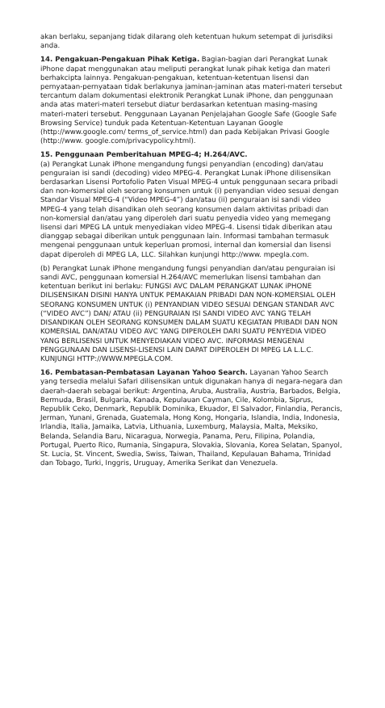akan berlaku, sepanjang tidak dilarang oleh ketentuan hukum setempat di jurisdiksi anda.
14. Pengakuan-Pengakuan Pihak Ketiga. Bagian-bagian dari Perangkat Lunak iPhone dapat menggunakan atau meliputi perangkat lunak pihak ketiga dan materi berhakcipta lainnya. Pengakuan-pengakuan, ketentuan-ketentuan lisensi dan pernyataan-pernyataan tidak berlakunya jaminan-jaminan atas materi-materi tersebut tercantum dalam dokumentasi elektronik Perangkat Lunak iPhone, dan penggunaan anda atas materi-materi tersebut diatur berdasarkan ketentuan masing-masing materi-materi tersebut. Penggunaan Layanan Penjelajahan Google Safe (Google Safe Browsing Service) tunduk pada Ketentuan-Ketentuan Layanan Google (http://www.google.com/ terms_of_service.html) dan pada Kebijakan Privasi Google (http://www. google.com/privacypolicy.html).
15. Penggunaan Pemberitahuan MPEG-4; H.264/AVC.
(a) Perangkat Lunak iPhone mengandung fungsi penyandian (encoding) dan/atau penguraian isi sandi (decoding) video MPEG-4. Perangkat Lunak iPhone dilisensikan berdasarkan Lisensi Portofolio Paten Visual MPEG-4 untuk penggunaan secara pribadi dan non-komersial oleh seorang konsumen untuk (i) penyandian video sesuai dengan Standar Visual MPEG-4 (“Video MPEG-4”) dan/atau (ii) penguraian isi sandi video MPEG-4 yang telah disandikan oleh seorang konsumen dalam aktivitas pribadi dan non-komersial dan/atau yang diperoleh dari suatu penyedia video yang memegang lisensi dari MPEG LA untuk menyediakan video MPEG-4. Lisensi tidak diberikan atau dianggap sebagai diberikan untuk penggunaan lain. Informasi tambahan termasuk mengenai penggunaan untuk keperluan promosi, internal dan komersial dan lisensi dapat diperoleh di MPEG LA, LLC. Silahkan kunjungi http://www. mpegla.com.
(b) Perangkat Lunak iPhone mengandung fungsi penyandian dan/atau penguraian isi sandi AVC, penggunaan komersial H.264/AVC memerlukan lisensi tambahan dan ketentuan berikut ini berlaku: FUNGSI AVC DALAM PERANGKAT LUNAK iPHONE DILISENSIKAN DISINI HANYA UNTUK PEMAKAIAN PRIBADI DAN NON-KOMERSIAL OLEH SEORANG KONSUMEN UNTUK (i) PENYANDIAN VIDEO SESUAI DENGAN STANDAR AVC (“VIDEO AVC”) DAN/ ATAU (ii) PENGURAIAN ISI SANDI VIDEO AVC YANG TELAH DISANDIKAN OLEH SEORANG KONSUMEN DALAM SUATU KEGIATAN PRIBADI DAN NON KOMERSIAL DAN/ATAU VIDEO AVC YANG DIPEROLEH DARI SUATU PENYEDIA VIDEO YANG BERLISENSI UNTUK MENYEDIAKAN VIDEO AVC. INFORMASI MENGENAI PENGGUNAAN DAN LISENSI-LISENSI LAIN DAPAT DIPEROLEH DI MPEG LA L.L.C. KUNJUNGI HTTP://WWW.MPEGLA.COM.
16. Pembatasan-Pembatasan Layanan Yahoo Search. Layanan Yahoo Search yang tersedia melalui Safari dilisensikan untuk digunakan hanya di negara-negara dan daerah-daerah sebagai berikut: Argentina, Aruba, Australia, Austria, Barbados, Belgia, Bermuda, Brasil, Bulgaria, Kanada, Kepulauan Cayman, Cile, Kolombia, Siprus, Republik Ceko, Denmark, Republik Dominika, Ekuador, El Salvador, Finlandia, Perancis, Jerman, Yunani, Grenada, Guatemala, Hong Kong, Hongaria, Islandia, India, Indonesia, Irlandia, Italia, Jamaika, Latvia, Lithuania, Luxemburg, Malaysia, Malta, Meksiko, Belanda, Selandia Baru, Nicaragua, Norwegia, Panama, Peru, Filipina, Polandia, Portugal, Puerto Rico, Rumania, Singapura, Slovakia, Slovania, Korea Selatan, Spanyol, St. Lucia, St. Vincent, Swedia, Swiss, Taiwan, Thailand, Kepulauan Bahama, Trinidad dan Tobago, Turki, Inggris, Uruguay, Amerika Serikat dan Venezuela.